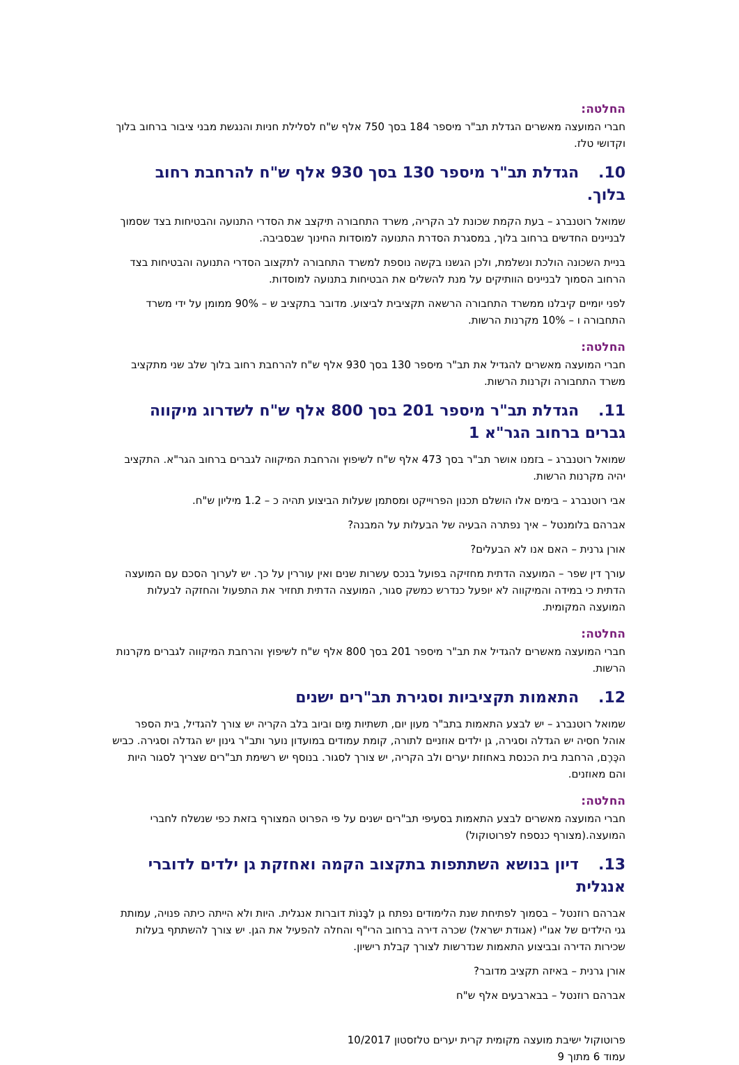החלטה:
חברי המועצה מאשרים הגדלת תב"ר מיספר 184 בסך 750 אלף ש"ח לסלילת חניות והנגשת מבני ציבור ברחוב בלוך וקדושי טלז.
10. הגדלת תב"ר מיספר 130 בסך 930 אלף ש"ח להרחבת רחוב בלוך.
שמואל רוטנברג – בעת הקמת שכונת לב הקריה, משרד התחבורה תיקצב את הסדרי התנועה והבטיחות בצד שסמוך לבניינים החדשים ברחוב בלוך, במסגרת הסדרת התנועה למוסדות החינוך שבסביבה.
בניית השכונה הולכת ונשלמת, ולכן הגשנו בקשה נוספת למשרד התחבורה לתקצוב הסדרי התנועה והבטיחות בצד הרחוב הסמוך לבניינים הוותיקים על מנת להשלים את הבטיחות בתנועה למוסדות.
לפני יומיים קיבלנו ממשרד התחבורה הרשאה תקציבית לביצוע. מדובר בתקציב ש – 90% ממומן על ידי משרד התחבורה ו – 10% מקרנות הרשות.
החלטה:
חברי המועצה מאשרים להגדיל את תב"ר מיספר 130 בסך 930 אלף ש"ח להרחבת רחוב בלוך שלב שני מתקציב משרד התחבורה וקרנות הרשות.
11. הגדלת תב"ר מיספר 201 בסך 800 אלף ש"ח לשדרוג מיקווה גברים ברחוב הגר"א 1
שמואל רוטנברג – בזמנו אושר תב"ר בסך 473 אלף ש"ח לשיפוץ והרחבת המיקווה לגברים ברחוב הגר"א. התקציב יהיה מקרנות הרשות.
אבי רוטנברג – בימים אלו הושלם תכנון הפרוייקט ומסתמן שעלות הביצוע תהיה כ – 1.2 מיליון ש"ח.
אברהם בלומנטל – איך נפתרה הבעיה של הבעלות על המבנה?
אורן גרנית – האם אנו לא הבעלים?
עורך דין שפר – המועצה הדתית מחזיקה בפועל בנכס עשרות שנים ואין עוררין על כך. יש לערוך הסכם עם המועצה הדתית כי במידה והמיקווה לא יופעל כנדרש כמשק סגור, המועצה הדתית תחזיר את התפעול והחזקה לבעלות המועצה המקומית.
החלטה:
חברי המועצה מאשרים להגדיל את תב"ר מיספר 201 בסך 800 אלף ש"ח לשיפוץ והרחבת המיקווה לגברים מקרנות הרשות.
12. התאמות תקציביות וסגירת תב"רים ישנים
שמואל רוטנברג – יש לבצע התאמות בתב"ר מעון יום, תשתיות מַיִם וביוב בלב הקריה יש צורך להגדיל, בית הספר אוהל חסיה יש הגדלה וסגירה, גן ילדים אוזניים לתורה, קומת עמודים במועדון נוער ותב"ר גינון יש הגדלה וסגירה. כביש הכֶּרֶם, הרחבת בית הכנסת באחוזת יערים ולב הקריה, יש צורך לסגור. בנוסף יש רשימת תב"רים שצריך לסגור היות והם מאוזנים.
החלטה:
חברי המועצה מאשרים לבצע התאמות בסעיפי תב"רים ישנים על פי הפרוט המצורף בזאת כפי שנשלח לחברי המועצה.(מצורף כנספח לפרוטוקול)
13. דיון בנושא השתתפות בתקצוב הקמה ואחזקת גן ילדים לדוברי אנגלית
אברהם רוזנטל – בסמוך לפתיחת שנת הלימודים נפתח גן לבָּנוֹת דוברות אנגלית. היות ולא הייתה כיתה פנויה, עמותת גני הילדים של אגו"י (אגודת ישראל) שכרה דירה ברחוב הרי"ף והחלה להפעיל את הגן. יש צורך להשתתף בעלות שכירות הדירה ובביצוע התאמות שנדרשות לצורך קבלת רישיון.
אורן גרנית – באיזה תקציב מדובר?
אברהם רוזנטל – בבארבעים אלף ש"ח
פרוטוקול ישיבת מועצה מקומית קרית יערים טלזסטון 10/2017
עמוד 6 מתוך 9